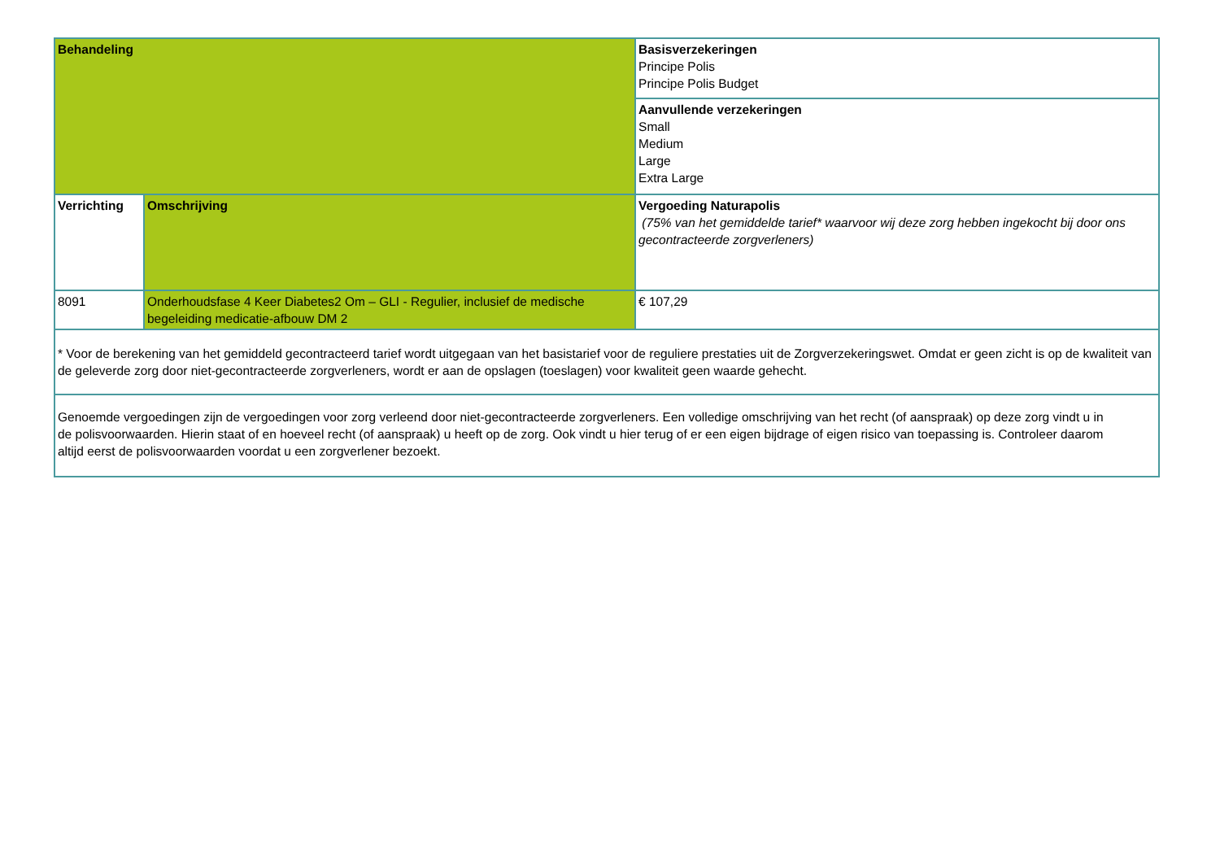| Behandeling | | Basisverzekeringen Principe Polis Principe Polis Budget |
| | | Aanvullende verzekeringen Small Medium Large Extra Large |
| Verrichting | Omschrijving | Vergoeding Naturapolis (75% van het gemiddelde tarief* waarvoor wij deze zorg hebben ingekocht bij door ons gecontracteerde zorgverleners) |
| 8091 | Onderhoudsfase 4 Keer Diabetes2 Om – GLI - Regulier, inclusief de medische begeleiding medicatie-afbouw DM 2 | € 107,29 |
| * Voor de berekening van het gemiddeld gecontracteerd tarief wordt uitgegaan van het basistarief voor de reguliere prestaties uit de Zorgverzekeringswet. Omdat er geen zicht is op de kwaliteit van de geleverde zorg door niet-gecontracteerde zorgverleners, wordt er aan de opslagen (toeslagen) voor kwaliteit geen waarde gehecht. | | |
| Genoemde vergoedingen zijn de vergoedingen voor zorg verleend door niet-gecontracteerde zorgverleners. Een volledige omschrijving van het recht (of aanspraak) op deze zorg vindt u in de polisvoorwaarden. Hierin staat of en hoeveel recht (of aanspraak) u heeft op de zorg. Ook vindt u hier terug of er een eigen bijdrage of eigen risico van toepassing is. Controleer daarom altijd eerst de polisvoorwaarden voordat u een zorgverlener bezoekt. | | |